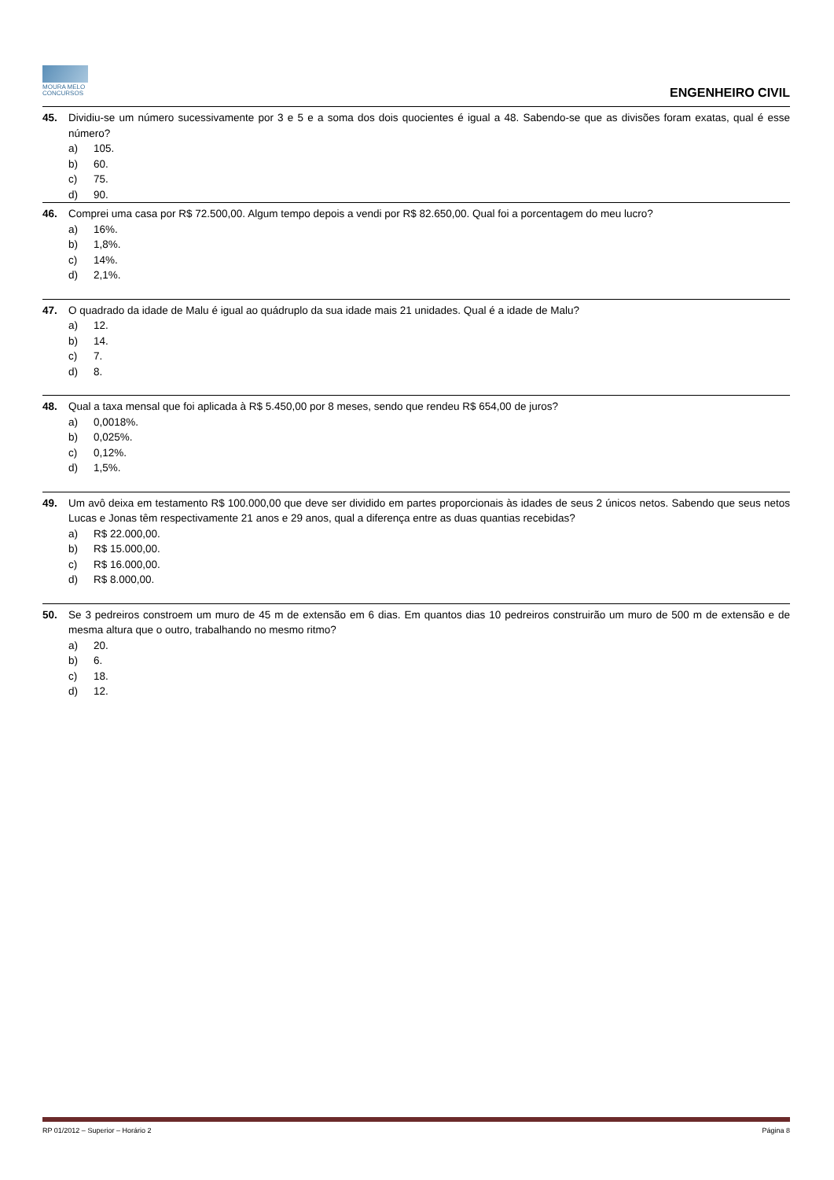MOURA MELO
CONCURSOS
ENGENHEIRO CIVIL
45. Dividiu-se um número sucessivamente por 3 e 5 e a soma dos dois quocientes é igual a 48. Sabendo-se que as divisões foram exatas, qual é esse número?
a) 105.
b) 60.
c) 75.
d) 90.
46. Comprei uma casa por R$ 72.500,00. Algum tempo depois a vendi por R$ 82.650,00. Qual foi a porcentagem do meu lucro?
a) 16%.
b) 1,8%.
c) 14%.
d) 2,1%.
47. O quadrado da idade de Malu é igual ao quádruplo da sua idade mais 21 unidades. Qual é a idade de Malu?
a) 12.
b) 14.
c) 7.
d) 8.
48. Qual a taxa mensal que foi aplicada à R$ 5.450,00 por 8 meses, sendo que rendeu R$ 654,00 de juros?
a) 0,0018%.
b) 0,025%.
c) 0,12%.
d) 1,5%.
49. Um avô deixa em testamento R$ 100.000,00 que deve ser dividido em partes proporcionais às idades de seus 2 únicos netos. Sabendo que seus netos Lucas e Jonas têm respectivamente 21 anos e 29 anos, qual a diferença entre as duas quantias recebidas?
a) R$ 22.000,00.
b) R$ 15.000,00.
c) R$ 16.000,00.
d) R$ 8.000,00.
50. Se 3 pedreiros constroem um muro de 45 m de extensão em 6 dias. Em quantos dias 10 pedreiros construirão um muro de 500 m de extensão e de mesma altura que o outro, trabalhando no mesmo ritmo?
a) 20.
b) 6.
c) 18.
d) 12.
RP 01/2012 – Superior – Horário 2 Página 8